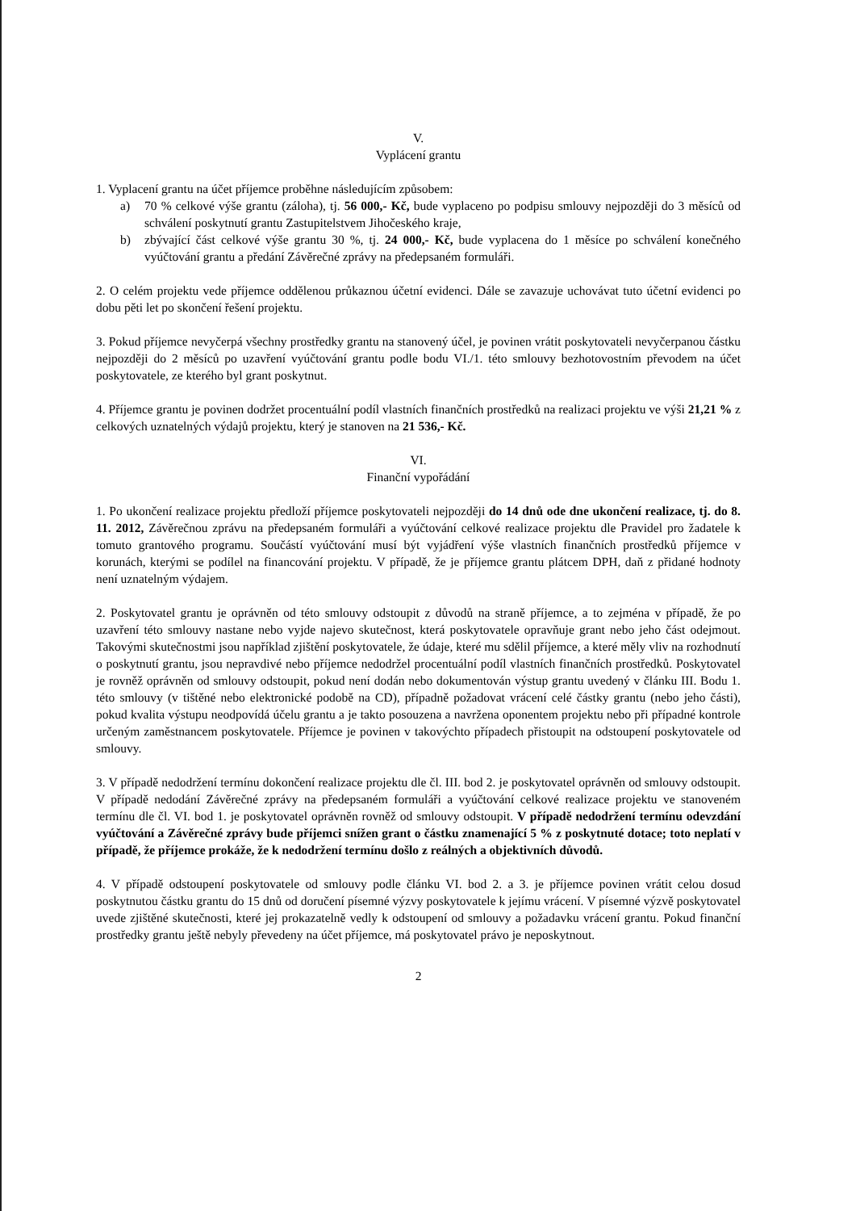V.
Vyplácení grantu
1. Vyplacení grantu na účet příjemce proběhne následujícím způsobem:
a) 70 % celkové výše grantu (záloha), tj. 56 000,- Kč, bude vyplaceno po podpisu smlouvy nejpozději do 3 měsíců od schválení poskytnutí grantu Zastupitelstvem Jihočeského kraje,
b) zbývající část celkové výše grantu 30 %, tj. 24 000,- Kč, bude vyplacena do 1 měsíce po schválení konečného vyúčtování grantu a předání Závěrečné zprávy na předepsaném formuláři.
2. O celém projektu vede příjemce oddělenou průkaznou účetní evidenci. Dále se zavazuje uchovávat tuto účetní evidenci po dobu pěti let po skončení řešení projektu.
3. Pokud příjemce nevyčerpá všechny prostředky grantu na stanovený účel, je povinen vrátit poskytovateli nevyčerpanou částku nejpozději do 2 měsíců po uzavření vyúčtování grantu podle bodu VI./1. této smlouvy bezhotovostním převodem na účet poskytovatele, ze kterého byl grant poskytnut.
4. Příjemce grantu je povinen dodržet procentuální podíl vlastních finančních prostředků na realizaci projektu ve výši 21,21 % z celkových uznatelných výdajů projektu, který je stanoven na 21 536,- Kč.
VI.
Finanční vypořádání
1. Po ukončení realizace projektu předloží příjemce poskytovateli nejpozději do 14 dnů ode dne ukončení realizace, tj. do 8. 11. 2012, Závěrečnou zprávu na předepsaném formuláři a vyúčtování celkové realizace projektu dle Pravidel pro žadatele k tomuto grantového programu. Součástí vyúčtování musí být vyjádření výše vlastních finančních prostředků příjemce v korunách, kterými se podílel na financování projektu. V případě, že je příjemce grantu plátcem DPH, daň z přidané hodnoty není uznatelným výdajem.
2. Poskytovatel grantu je oprávněn od této smlouvy odstoupit z důvodů na straně příjemce, a to zejména v případě, že po uzavření této smlouvy nastane nebo vyjde najevo skutečnost, která poskytovatele opravňuje grant nebo jeho část odejmout. Takovými skutečnostmi jsou například zjištění poskytovatele, že údaje, které mu sdělil příjemce, a které měly vliv na rozhodnutí o poskytnutí grantu, jsou nepravdivé nebo příjemce nedodržel procentuální podíl vlastních finančních prostředků. Poskytovatel je rovněž oprávněn od smlouvy odstoupit, pokud není dodán nebo dokumentován výstup grantu uvedený v článku III. Bodu 1. této smlouvy (v tištěné nebo elektronické podobě na CD), případně požadovat vrácení celé částky grantu (nebo jeho části), pokud kvalita výstupu neodpovídá účelu grantu a je takto posouzena a navržena oponentem projektu nebo při případné kontrole určeným zaměstnancem poskytovatele. Příjemce je povinen v takovýchto případech přistoupit na odstoupení poskytovatele od smlouvy.
3. V případě nedodržení termínu dokončení realizace projektu dle čl. III. bod 2. je poskytovatel oprávněn od smlouvy odstoupit. V případě nedodání Závěrečné zprávy na předepsaném formuláři a vyúčtování celkové realizace projektu ve stanoveném termínu dle čl. VI. bod 1. je poskytovatel oprávněn rovněž od smlouvy odstoupit. V případě nedodržení termínu odevzdání vyúčtování a Závěrečné zprávy bude příjemci snížen grant o částku znamenající 5 % z poskytnuté dotace; toto neplatí v případě, že příjemce prokáže, že k nedodržení termínu došlo z reálných a objektivních důvodů.
4. V případě odstoupení poskytovatele od smlouvy podle článku VI. bod 2. a 3. je příjemce povinen vrátit celou dosud poskytnutou částku grantu do 15 dnů od doručení písemné výzvy poskytovatele k jejímu vrácení. V písemné výzvě poskytovatel uvede zjištěné skutečnosti, které jej prokazatelně vedly k odstoupení od smlouvy a požadavku vrácení grantu. Pokud finanční prostředky grantu ještě nebyly převedeny na účet příjemce, má poskytovatel právo je neposkytnout.
2